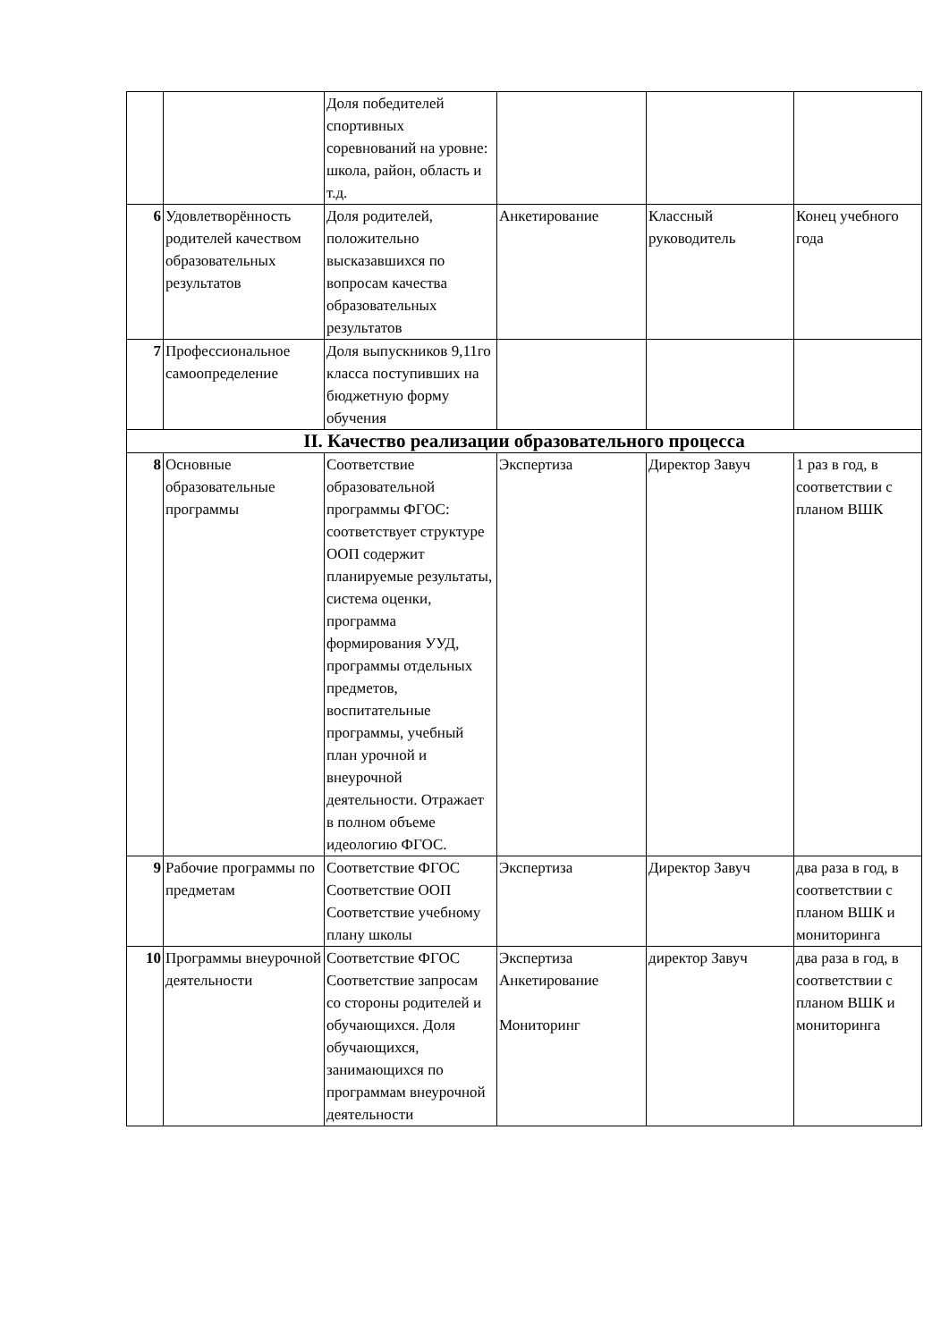| | | Доля победителей спортивных соревнований на уровне: школа, район, область и т.д. | | | |
| 6 | Удовлетворённость родителей качеством образовательных результатов | Доля родителей, положительно высказавшихся по вопросам качества образовательных результатов | Анкетирование | Классный руководитель | Конец учебного года |
| 7 | Профессиональное самоопределение | Доля выпускников 9,11го класса поступивших на бюджетную форму обучения | | | |
| II. Качество реализации образовательного процесса | | | | | |
| 8 | Основные образовательные программы | Соответствие образовательной программы ФГОС: соответствует структуре ООП содержит планируемые результаты, система оценки, программа формирования УУД, программы отдельных предметов, воспитательные программы, учебный план урочной и внеурочной деятельности. Отражает в полном объеме идеологию ФГОС. | Экспертиза | Директор Завуч | 1 раз в год, в соответствии с планом ВШК |
| 9 | Рабочие программы по предметам | Соответствие ФГОС Соответствие ООП Соответствие учебному плану школы | Экспертиза | Директор Завуч | два раза в год, в соответствии с планом ВШК и мониторинга |
| 10 | Программы внеурочной деятельности | Соответствие ФГОС Соответствие запросам со стороны родителей и обучающихся. Доля обучающихся, занимающихся по программам внеурочной деятельности | Экспертиза Анкетирование Мониторинг | директор Завуч | два раза в год, в соответствии с планом ВШК и мониторинга |